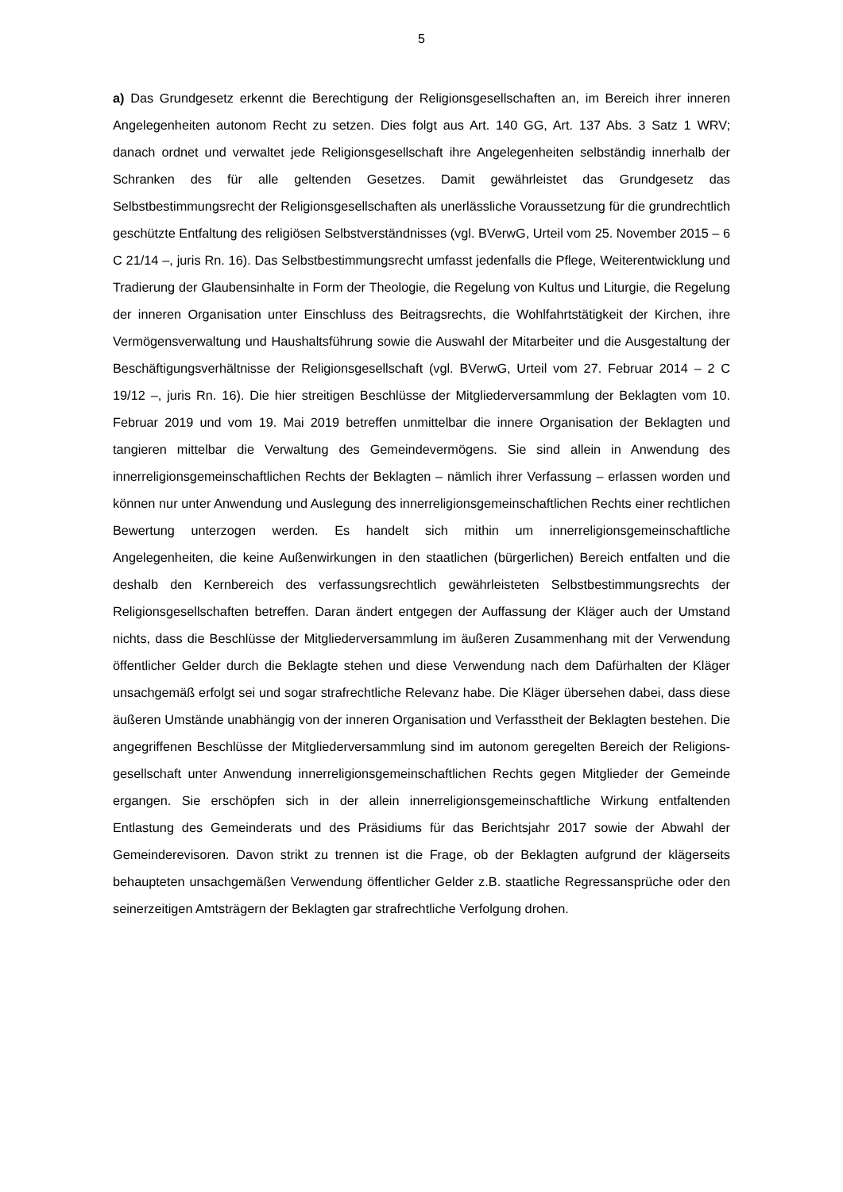5
a) Das Grundgesetz erkennt die Berechtigung der Religionsgesellschaften an, im Bereich ihrer inneren Angelegenheiten autonom Recht zu setzen. Dies folgt aus Art. 140 GG, Art. 137 Abs. 3 Satz 1 WRV; danach ordnet und verwaltet jede Religionsgesellschaft ihre Angelegenheiten selbständig innerhalb der Schranken des für alle geltenden Gesetzes. Damit gewährleistet das Grundgesetz das Selbstbestimmungsrecht der Religionsgesell­schaften als unerlässliche Voraussetzung für die grundrechtlich geschützte Entfaltung des religiösen Selbstverständnisses (vgl. BVerwG, Urteil vom 25. November 2015 – 6 C 21/14 –, juris Rn. 16). Das Selbstbestimmungsrecht umfasst jedenfalls die Pflege, Weiterentwick­lung und Tradierung der Glaubensinhalte in Form der Theologie, die Regelung von Kultus und Liturgie, die Regelung der inneren Organisation unter Einschluss des Beitragsrechts, die Wohlfahrtstätigkeit der Kirchen, ihre Vermögensverwaltung und Haushaltsführung so­wie die Auswahl der Mitarbeiter und die Ausgestaltung der Beschäftigungsverhältnisse der Religionsgesellschaft (vgl. BVerwG, Urteil vom 27. Februar 2014 – 2 C 19/12 –, juris Rn. 16). Die hier streitigen Beschlüsse der Mitgliederversammlung der Beklagten vom 10. Februar 2019 und vom 19. Mai 2019 betreffen unmittelbar die innere Organisation der Be­klagten und tangieren mittelbar die Verwaltung des Gemeindevermögens. Sie sind allein in Anwendung des innerreligionsgemeinschaftlichen Rechts der Beklagten – nämlich ihrer Verfassung – erlassen worden und können nur unter Anwendung und Auslegung des inn­erreligionsgemeinschaftlichen Rechts einer rechtlichen Bewertung unterzogen werden. Es handelt sich mithin um innerreligionsgemeinschaftliche Angelegenheiten, die keine Außen­wirkungen in den staatlichen (bürgerlichen) Bereich entfalten und die deshalb den Kernbe­reich des verfassungsrechtlich gewährleisteten Selbstbestimmungsrechts der Religionsge­sellschaften betreffen. Daran ändert entgegen der Auffassung der Kläger auch der Um­stand nichts, dass die Beschlüsse der Mitgliederversammlung im äußeren Zusammenhang mit der Verwendung öffentlicher Gelder durch die Beklagte stehen und diese Verwendung nach dem Dafürhalten der Kläger unsachgemäß erfolgt sei und sogar strafrechtliche Rele­vanz habe. Die Kläger übersehen dabei, dass diese äußeren Umstände unabhängig von der inneren Organisation und Verfasstheit der Beklagten bestehen. Die angegriffenen Be­schlüsse der Mitgliederversammlung sind im autonom geregelten Bereich der Religions­gesellschaft unter Anwendung innerreligionsgemeinschaftlichen Rechts gegen Mitglieder der Gemeinde ergangen. Sie erschöpfen sich in der allein innerreligionsgemeinschaftliche Wirkung entfaltenden Entlastung des Gemeinderats und des Präsidiums für das Berichts­jahr 2017 sowie der Abwahl der Gemeinderevisoren. Davon strikt zu trennen ist die Frage, ob der Beklagten aufgrund der klägerseits behaupteten unsachgemäßen Verwendung öf­fentlicher Gelder z.B. staatliche Regressansprüche oder den seinerzeitigen Amtsträgern der Beklagten gar strafrechtliche Verfolgung drohen.